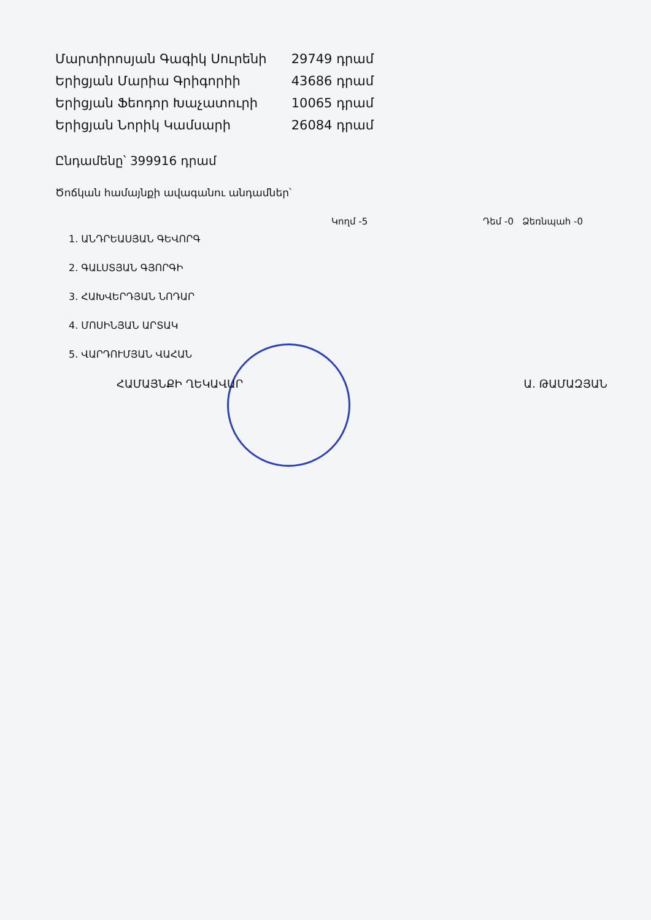| Մարտիրոսյան Գագիկ Սուրենի | 29749 դրամ |
| Երիցյան Մարիա Գրիգորիի | 43686 դրամ |
| Երիցյան Ֆեոդոր Խաչատուրի | 10065 դրամ |
| Երիցյան Նորիկ Կամսարի | 26084 դրամ |
Ընդամենը՝ 399916 դրամ
Ծոճկան համայնքի ավագանու անդամներ՝
Կողմ -5 Դեմ -0 Ձեռնպահ -0
1. ԱՆԴՐԵԱՍՅԱՆ ԳԵՎՈՐԳ
2. ԳԱԼՍՏՅԱՆ ԳՅՈՐԳԻ
3. ՀԱԽՎԵՐԴՅԱՆ ՆՈԴԱՐ
4. ՄՈՍԻՆՅԱՆ ԱՐՏԱԿ
5. ՎԱՐԴՈՒՄՅԱՆ ՎԱՀԱՆ
ՀԱՄԱՅՆՔԻ ՂԵԿԱՎԱՐ Ա. ԹԱՄԱԶՅԱՆ